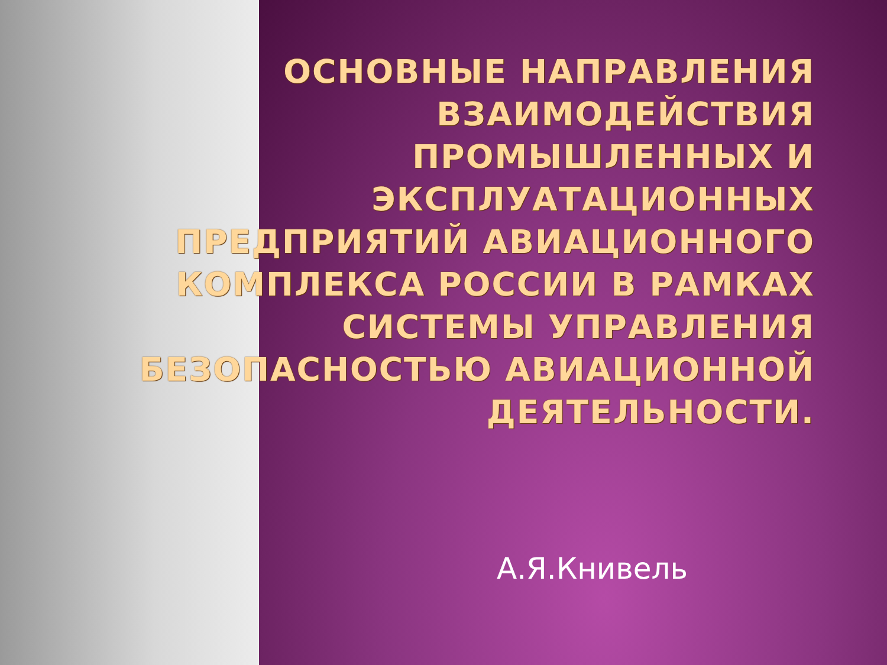ОСНОВНЫЕ НАПРАВЛЕНИЯ ВЗАИМОДЕЙСТВИЯ ПРОМЫШЛЕННЫХ И ЭКСПЛУАТАЦИОННЫХ ПРЕДПРИЯТИЙ АВИАЦИОННОГО КОМПЛЕКСА РОССИИ В РАМКАХ СИСТЕМЫ УПРАВЛЕНИЯ БЕЗОПАСНОСТЬЮ АВИАЦИОННОЙ ДЕЯТЕЛЬНОСТИ.
А.Я.Книвель